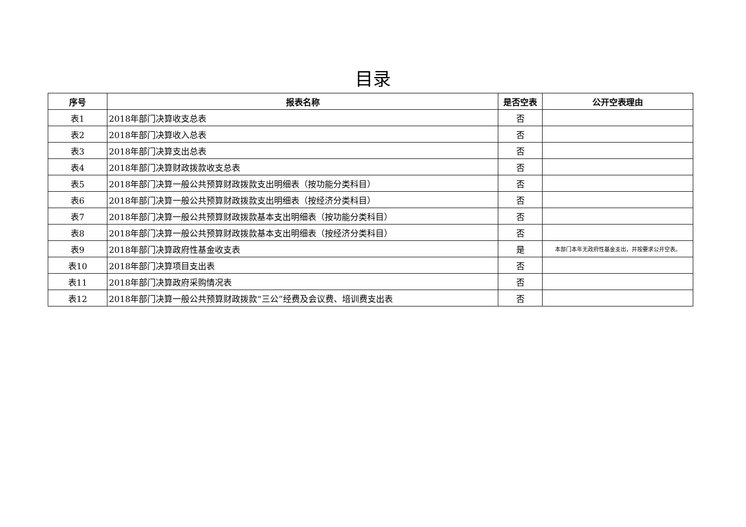目录
| 序号 | 报表名称 | 是否空表 | 公开空表理由 |
| --- | --- | --- | --- |
| 表1 | 2018年部门决算收支总表 | 否 | |
| 表2 | 2018年部门决算收入总表 | 否 | |
| 表3 | 2018年部门决算支出总表 | 否 | |
| 表4 | 2018年部门决算财政拨款收支总表 | 否 | |
| 表5 | 2018年部门决算一般公共预算财政拨款支出明细表（按功能分类科目） | 否 | |
| 表6 | 2018年部门决算一般公共预算财政拨款支出明细表（按经济分类科目） | 否 | |
| 表7 | 2018年部门决算一般公共预算财政拨款基本支出明细表（按功能分类科目） | 否 | |
| 表8 | 2018年部门决算一般公共预算财政拨款基本支出明细表（按经济分类科目） | 否 | |
| 表9 | 2018年部门决算政府性基金收支表 | 是 | 本部门本年无政府性基金支出，并按要求公开空表。 |
| 表10 | 2018年部门决算项目支出表 | 否 | |
| 表11 | 2018年部门决算政府采购情况表 | 否 | |
| 表12 | 2018年部门决算一般公共预算财政拨款“三公”经费及会议费、培训费支出表 | 否 | |